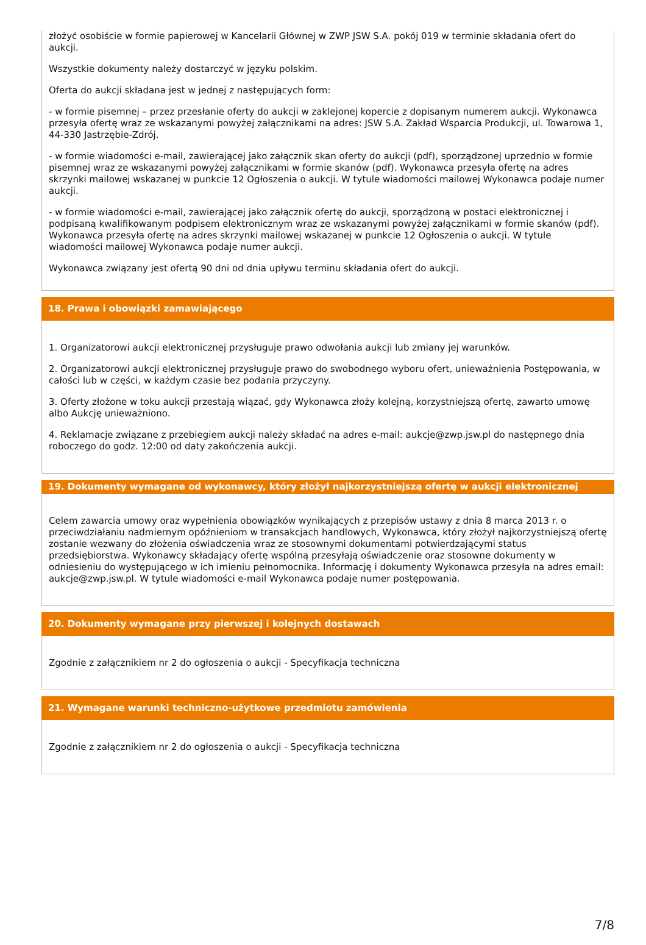złożyć osobiście w formie papierowej w Kancelarii Głównej w ZWP JSW S.A. pokój 019 w terminie składania ofert do aukcji.
Wszystkie dokumenty należy dostarczyć w języku polskim.
Oferta do aukcji składana jest w jednej z następujących form:
- w formie pisemnej – przez przesłanie oferty do aukcji w zaklejonej kopercie z dopisanym numerem aukcji. Wykonawca przesyła ofertę wraz ze wskazanymi powyżej załącznikami na adres: JSW S.A. Zakład Wsparcia Produkcji, ul. Towarowa 1, 44-330 Jastrzębie-Zdrój.
- w formie wiadomości e-mail, zawierającej jako załącznik skan oferty do aukcji (pdf), sporządzonej uprzednio w formie pisemnej wraz ze wskazanymi powyżej załącznikami w formie skanów (pdf). Wykonawca przesyła ofertę na adres skrzynki mailowej wskazanej w punkcie 12 Ogłoszenia o aukcji. W tytule wiadomości mailowej Wykonawca podaje numer aukcji.
- w formie wiadomości e-mail, zawierającej jako załącznik ofertę do aukcji, sporządzoną w postaci elektronicznej i podpisaną kwalifikowanym podpisem elektronicznym wraz ze wskazanymi powyżej załącznikami w formie skanów (pdf). Wykonawca przesyła ofertę na adres skrzynki mailowej wskazanej w punkcie 12 Ogłoszenia o aukcji. W tytule wiadomości mailowej Wykonawca podaje numer aukcji.
Wykonawca związany jest ofertą 90 dni od dnia upływu terminu składania ofert do aukcji.
18. Prawa i obowiązki zamawiającego
1. Organizatorowi aukcji elektronicznej przysługuje prawo odwołania aukcji lub zmiany jej warunków.
2. Organizatorowi aukcji elektronicznej przysługuje prawo do swobodnego wyboru ofert, unieważnienia Postępowania, w całości lub w części, w każdym czasie bez podania przyczyny.
3. Oferty złożone w toku aukcji przestają wiązać, gdy Wykonawca złoży kolejną, korzystniejszą ofertę, zawarto umowę albo Aukcję unieważniono.
4. Reklamacje związane z przebiegiem aukcji należy składać na adres e-mail: aukcje@zwp.jsw.pl do następnego dnia roboczego do godz. 12:00 od daty zakończenia aukcji.
19. Dokumenty wymagane od wykonawcy, który złożył najkorzystniejszą ofertę w aukcji elektronicznej
Celem zawarcia umowy oraz wypełnienia obowiązków wynikających z przepisów ustawy z dnia 8 marca 2013 r. o przeciwdziałaniu nadmiernym opóźnieniom w transakcjach handlowych, Wykonawca, który złożył najkorzystniejszą ofertę zostanie wezwany do złożenia oświadczenia wraz ze stosownymi dokumentami potwierdzającymi status przedsiębiorstwa. Wykonawcy składający ofertę wspólną przesyłają oświadczenie oraz stosowne dokumenty w odniesieniu do występującego w ich imieniu pełnomocnika. Informację i dokumenty Wykonawca przesyła na adres email: aukcje@zwp.jsw.pl. W tytule wiadomości e-mail Wykonawca podaje numer postępowania.
20. Dokumenty wymagane przy pierwszej i kolejnych dostawach
Zgodnie z załącznikiem nr 2 do ogłoszenia o aukcji - Specyfikacja techniczna
21. Wymagane warunki techniczno-użytkowe przedmiotu zamówienia
Zgodnie z załącznikiem nr 2 do ogłoszenia o aukcji - Specyfikacja techniczna
7/8